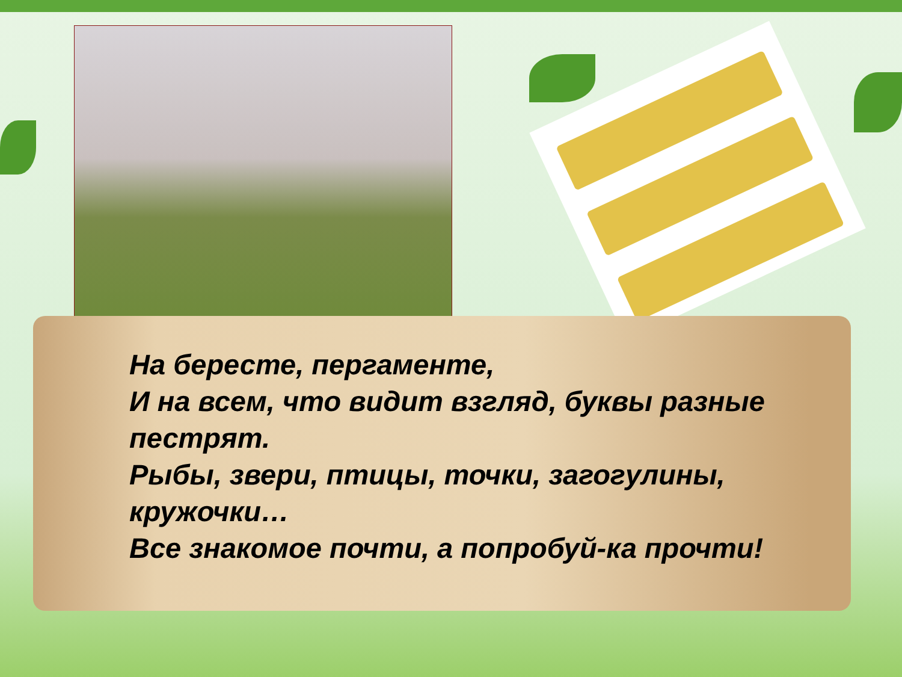На бересте, пергаменте,
И на всем, что видит взгляд, буквы разные пестрят.
Рыбы, звери, птицы, точки, загогулины, кружочки…
Все знакомое почти, а попробуй-ка прочти!